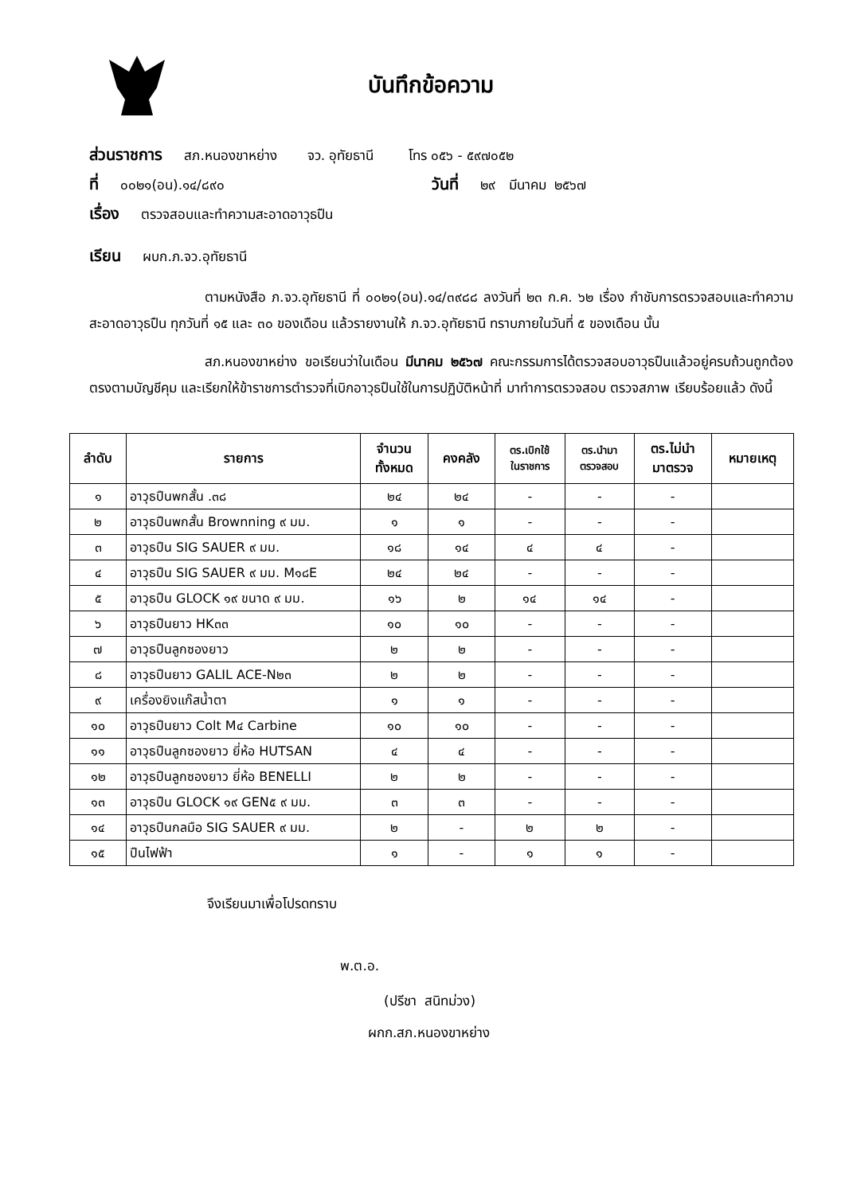บันทึกข้อความ
ส่วนราชการ สภ.หนองขาหย่าง จว. อุทัยธานี โทร ๐๕๖ - ๕๙๗๐๕๒
ที่ ๐๐๒๑(อน).๑๔/๘๙๐ วันที่ ๒๙ มีนาคม ๒๕๖๗
เรื่อง ตรวจสอบและทำความสะอาดอาวุธปืน
เรียน ผบก.ภ.จว.อุทัยธานี
ตามหนังสือ ภ.จว.อุทัยธานี ที่ ๐๐๒๑(อน).๑๔/๓๙๘๘ ลงวันที่ ๒๓ ก.ค. ๖๒ เรื่อง กำชับการตรวจสอบและทำความสะอาดอาวุธปืน ทุกวันที่ ๑๕ และ ๓๐ ของเดือน แล้วรายงานให้ ภ.จว.อุทัยธานี ทราบภายในวันที่ ๕ ของเดือน นั้น
สภ.หนองขาหย่าง ขอเรียนว่าในเดือน มีนาคม ๒๕๖๗ คณะกรรมการได้ตรวจสอบอาวุธปืนแล้วอยู่ครบถ้วนถูกต้องตรงตามบัญชีคุม และเรียกให้ข้าราชการตำรวจที่เบิกอาวุธปืนใช้ในการปฏิบัติหน้าที่ มาทำการตรวจสอบ ตรวจสภาพ เรียบร้อยแล้ว ดังนี้
| ลำดับ | รายการ | จำนวน ทั้งหมด | คงคลัง | ตร.เบิกใช้ ในราชการ | ตร.นำมา ตรวจสอบ | ตร.ไม่นำ มาตรวจ | หมายเหตุ |
| --- | --- | --- | --- | --- | --- | --- | --- |
| ๑ | อาวุธปืนพกสั้น .๓๘ | ๒๔ | ๒๔ | - | - | - | |
| ๒ | อาวุธปืนพกสั้น Brownning ๙ มม. | ๑ | ๑ | - | - | - | |
| ๓ | อาวุธปืน SIG SAUER ๙ มม. | ๑๘ | ๑๔ | ๔ | ๔ | - | |
| ๔ | อาวุธปืน SIG SAUER ๙ มม. M๑๘E | ๒๔ | ๒๔ | - | - | - | |
| ๕ | อาวุธปืน GLOCK ๑๙ ขนาด ๙ มม. | ๑๖ | ๒ | ๑๔ | ๑๔ | - | |
| ๖ | อาวุธปืนยาว HK๓๓ | ๑๐ | ๑๐ | - | - | - | |
| ๗ | อาวุธปืนลูกซองยาว | ๒ | ๒ | - | - | - | |
| ๘ | อาวุธปืนยาว GALIL ACE-N๒๓ | ๒ | ๒ | - | - | - | |
| ๙ | เครื่องยิงแก๊สน้ำตา | ๑ | ๑ | - | - | - | |
| ๑๐ | อาวุธปืนยาว Colt M๔ Carbine | ๑๐ | ๑๐ | - | - | - | |
| ๑๑ | อาวุธปืนลูกซองยาว ยี่ห้อ HUTSAN | ๔ | ๔ | - | - | - | |
| ๑๒ | อาวุธปืนลูกซองยาว ยี่ห้อ BENELLI | ๒ | ๒ | - | - | - | |
| ๑๓ | อาวุธปืน GLOCK ๑๙ GEN๕ ๙ มม. | ๓ | ๓ | - | - | - | |
| ๑๔ | อาวุธปืนกลมือ SIG SAUER ๙ มม. | ๒ | - | ๒ | ๒ | - | |
| ๑๕ | ปืนไฟฟ้า | ๑ | - | ๑ | ๑ | - | |
จึงเรียนมาเพื่อโปรดทราบ
พ.ต.อ.
(ปรีชา สนิทม่วง)
ผกก.สภ.หนองขาหย่าง